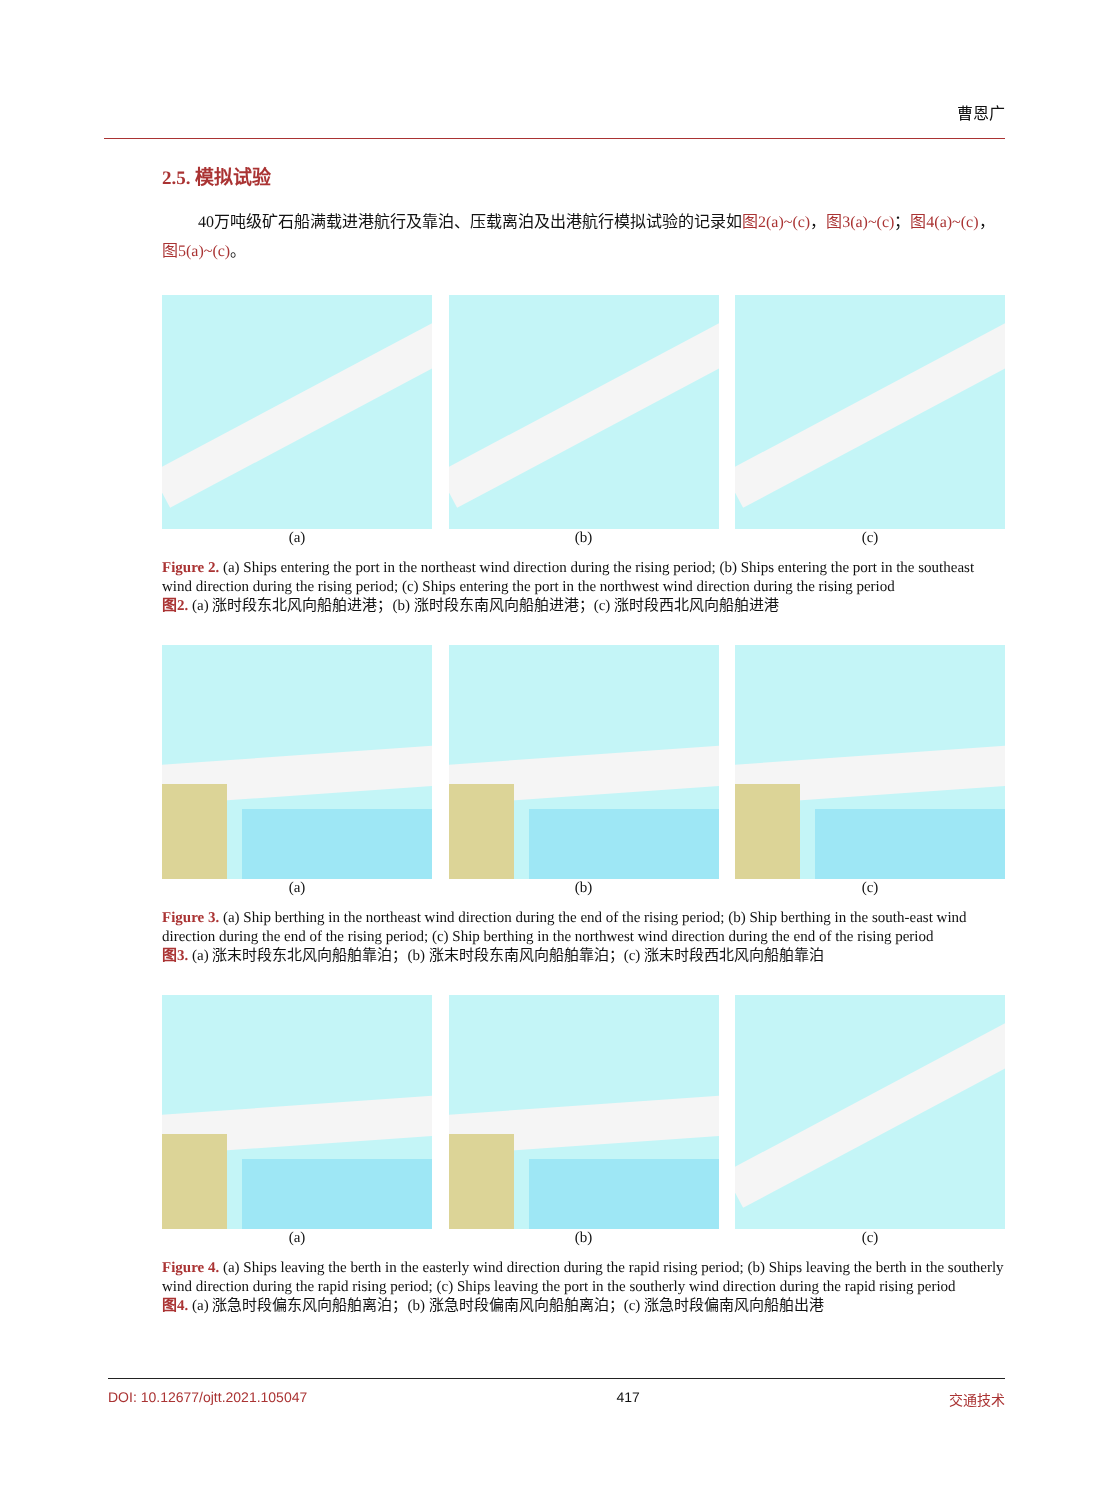曹恩广
2.5. 模拟试验
40万吨级矿石船满载进港航行及靠泊、压载离泊及出港航行模拟试验的记录如图2(a)~(c)，图3(a)~(c)；图4(a)~(c)，图5(a)~(c)。
(a) (b) (c)
Figure 2. (a) Ships entering the port in the northeast wind direction during the rising period; (b) Ships entering the port in the southeast wind direction during the rising period; (c) Ships entering the port in the northwest wind direction during the rising period
图2. (a) 涨时段东北风向船舶进港；(b) 涨时段东南风向船舶进港；(c) 涨时段西北风向船舶进港
(a) (b) (c)
Figure 3. (a) Ship berthing in the northeast wind direction during the end of the rising period; (b) Ship berthing in the south-east wind direction during the end of the rising period; (c) Ship berthing in the northwest wind direction during the end of the rising period
图3. (a) 涨末时段东北风向船舶靠泊；(b) 涨末时段东南风向船舶靠泊；(c) 涨末时段西北风向船舶靠泊
(a) (b) (c)
Figure 4. (a) Ships leaving the berth in the easterly wind direction during the rapid rising period; (b) Ships leaving the berth in the southerly wind direction during the rapid rising period; (c) Ships leaving the port in the southerly wind direction during the rapid rising period
图4. (a) 涨急时段偏东风向船舶离泊；(b) 涨急时段偏南风向船舶离泊；(c) 涨急时段偏南风向船舶出港
DOI: 10.12677/ojtt.2021.105047 417 交通技术